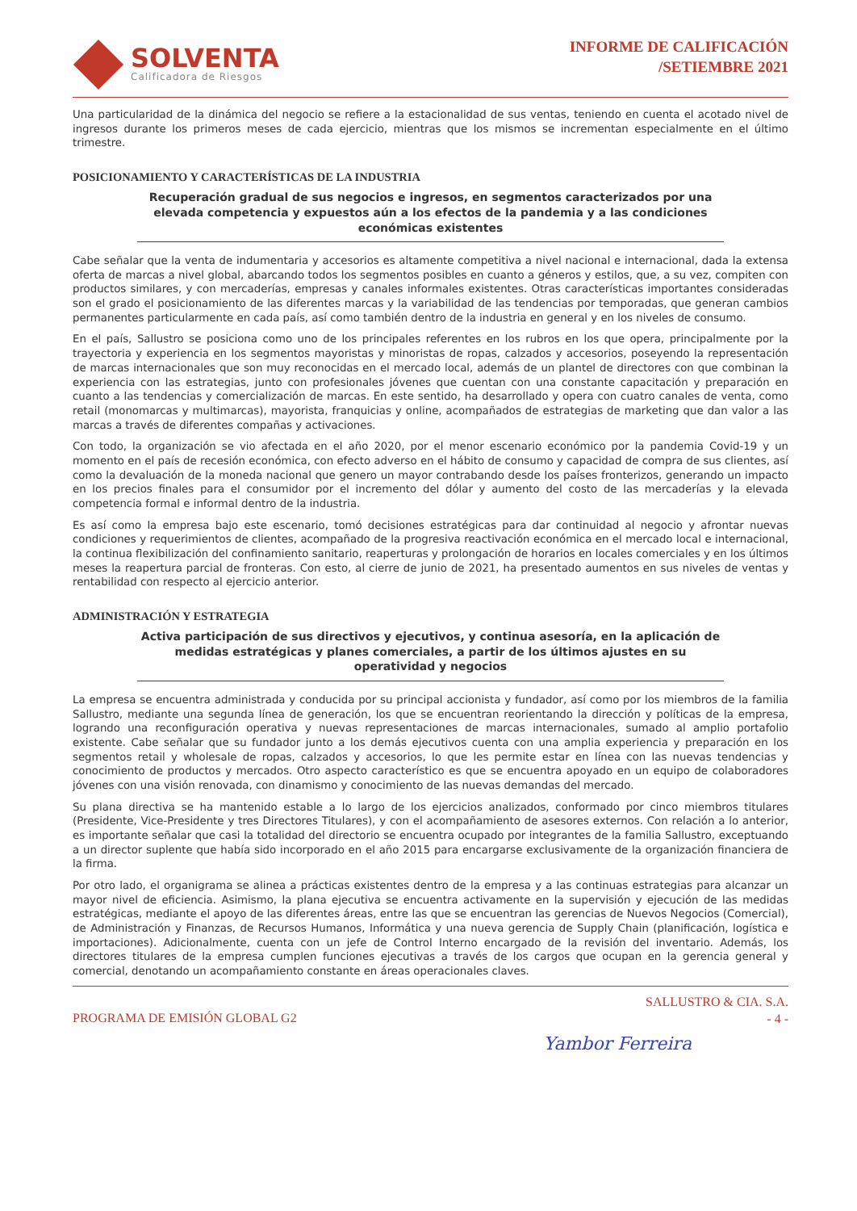SOLVENTA
Calificadora de Riesgos
INFORME DE CALIFICACIÓN
/SETIEMBRE 2021
Una particularidad de la dinámica del negocio se refiere a la estacionalidad de sus ventas, teniendo en cuenta el acotado nivel de ingresos durante los primeros meses de cada ejercicio, mientras que los mismos se incrementan especialmente en el último trimestre.
POSICIONAMIENTO Y CARACTERÍSTICAS DE LA INDUSTRIA
Recuperación gradual de sus negocios e ingresos, en segmentos caracterizados por una elevada competencia y expuestos aún a los efectos de la pandemia y a las condiciones económicas existentes
Cabe señalar que la venta de indumentaria y accesorios es altamente competitiva a nivel nacional e internacional, dada la extensa oferta de marcas a nivel global, abarcando todos los segmentos posibles en cuanto a géneros y estilos, que, a su vez, compiten con productos similares, y con mercaderías, empresas y canales informales existentes. Otras características importantes consideradas son el grado el posicionamiento de las diferentes marcas y la variabilidad de las tendencias por temporadas, que generan cambios permanentes particularmente en cada país, así como también dentro de la industria en general y en los niveles de consumo.
En el país, Sallustro se posiciona como uno de los principales referentes en los rubros en los que opera, principalmente por la trayectoria y experiencia en los segmentos mayoristas y minoristas de ropas, calzados y accesorios, poseyendo la representación de marcas internacionales que son muy reconocidas en el mercado local, además de un plantel de directores con que combinan la experiencia con las estrategias, junto con profesionales jóvenes que cuentan con una constante capacitación y preparación en cuanto a las tendencias y comercialización de marcas. En este sentido, ha desarrollado y opera con cuatro canales de venta, como retail (monomarcas y multimarcas), mayorista, franquicias y online, acompañados de estrategias de marketing que dan valor a las marcas a través de diferentes compañas y activaciones.
Con todo, la organización se vio afectada en el año 2020, por el menor escenario económico por la pandemia Covid-19 y un momento en el país de recesión económica, con efecto adverso en el hábito de consumo y capacidad de compra de sus clientes, así como la devaluación de la moneda nacional que genero un mayor contrabando desde los países fronterizos, generando un impacto en los precios finales para el consumidor por el incremento del dólar y aumento del costo de las mercaderías y la elevada competencia formal e informal dentro de la industria.
Es así como la empresa bajo este escenario, tomó decisiones estratégicas para dar continuidad al negocio y afrontar nuevas condiciones y requerimientos de clientes, acompañado de la progresiva reactivación económica en el mercado local e internacional, la continua flexibilización del confinamiento sanitario, reaperturas y prolongación de horarios en locales comerciales y en los últimos meses la reapertura parcial de fronteras. Con esto, al cierre de junio de 2021, ha presentado aumentos en sus niveles de ventas y rentabilidad con respecto al ejercicio anterior.
ADMINISTRACIÓN Y ESTRATEGIA
Activa participación de sus directivos y ejecutivos, y continua asesoría, en la aplicación de medidas estratégicas y planes comerciales, a partir de los últimos ajustes en su operatividad y negocios
La empresa se encuentra administrada y conducida por su principal accionista y fundador, así como por los miembros de la familia Sallustro, mediante una segunda línea de generación, los que se encuentran reorientando la dirección y políticas de la empresa, logrando una reconfiguración operativa y nuevas representaciones de marcas internacionales, sumado al amplio portafolio existente. Cabe señalar que su fundador junto a los demás ejecutivos cuenta con una amplia experiencia y preparación en los segmentos retail y wholesale de ropas, calzados y accesorios, lo que les permite estar en línea con las nuevas tendencias y conocimiento de productos y mercados. Otro aspecto característico es que se encuentra apoyado en un equipo de colaboradores jóvenes con una visión renovada, con dinamismo y conocimiento de las nuevas demandas del mercado.
Su plana directiva se ha mantenido estable a lo largo de los ejercicios analizados, conformado por cinco miembros titulares (Presidente, Vice-Presidente y tres Directores Titulares), y con el acompañamiento de asesores externos. Con relación a lo anterior, es importante señalar que casi la totalidad del directorio se encuentra ocupado por integrantes de la familia Sallustro, exceptuando a un director suplente que había sido incorporado en el año 2015 para encargarse exclusivamente de la organización financiera de la firma.
Por otro lado, el organigrama se alinea a prácticas existentes dentro de la empresa y a las continuas estrategias para alcanzar un mayor nivel de eficiencia. Asimismo, la plana ejecutiva se encuentra activamente en la supervisión y ejecución de las medidas estratégicas, mediante el apoyo de las diferentes áreas, entre las que se encuentran las gerencias de Nuevos Negocios (Comercial), de Administración y Finanzas, de Recursos Humanos, Informática y una nueva gerencia de Supply Chain (planificación, logística e importaciones). Adicionalmente, cuenta con un jefe de Control Interno encargado de la revisión del inventario. Además, los directores titulares de la empresa cumplen funciones ejecutivas a través de los cargos que ocupan en la gerencia general y comercial, denotando un acompañamiento constante en áreas operacionales claves.
PROGRAMA DE EMISIÓN GLOBAL G2
SALLUSTRO & CIA. S.A.
- 4 -
Yambor Ferreira